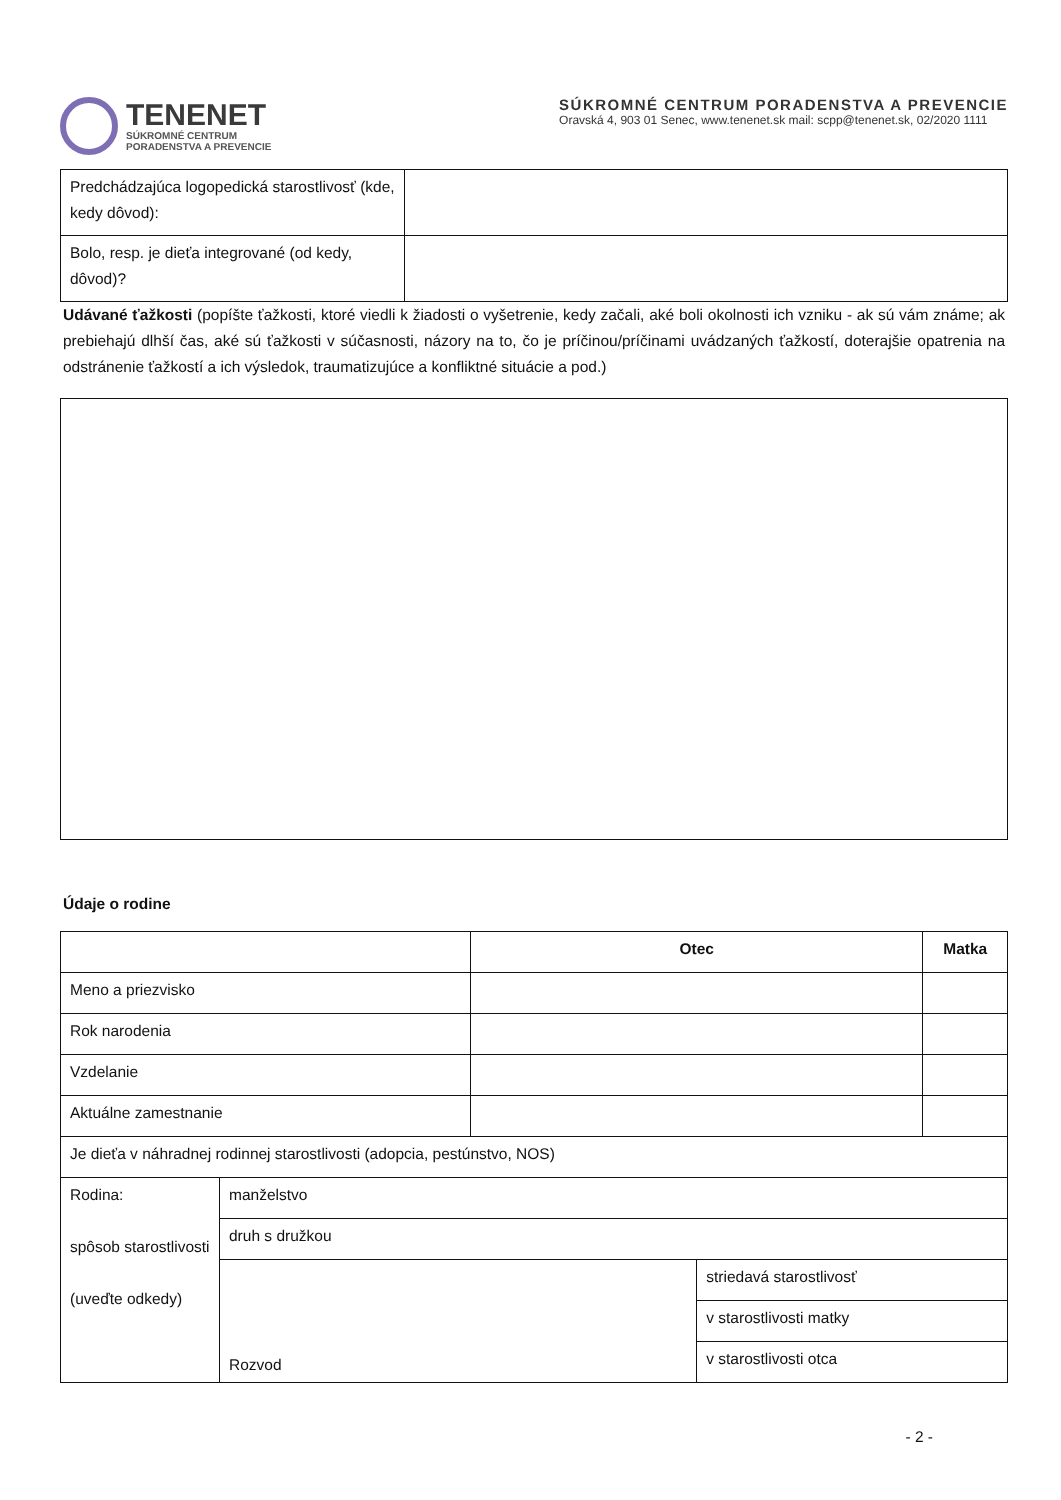TENENET
SÚKROMNÉ CENTRUM
PORADENSTVA A PREVENCIE
SÚKROMNÉ CENTRUM PORADENSTVA A PREVENCIE
Oravská 4, 903 01 Senec, www.tenenet.sk mail: scpp@tenenet.sk, 02/2020 1111
| Predchádzajúca logopedická starostlivosť (kde, kedy dôvod): | |
| Bolo, resp. je dieťa integrované (od kedy, dôvod)? | |
Udávané ťažkosti (popíšte ťažkosti, ktoré viedli k žiadosti o vyšetrenie, kedy začali, aké boli okolnosti ich vzniku - ak sú vám známe; ak prebiehajú dlhší čas, aké sú ťažkosti v súčasnosti, názory na to, čo je príčinou/príčinami uvádzaných ťažkostí, doterajšie opatrenia na odstránenie ťažkostí a ich výsledok, traumatizujúce a konfliktné situácie a pod.)
Údaje o rodine
| | | Otec | | Matka |
| Meno a priezvisko | | | | |
| Rok narodenia | | | | |
| Vzdelanie | | | | |
| Aktuálne zamestnanie | | | | |
| Je dieťa v náhradnej rodinnej starostlivosti (adopcia, pestúnstvo, NOS) | | | | |
| Rodina: spôsob starostlivosti (uveďte odkedy) | manželstvo | | | |
| | druh s družkou | | | |
| | Rozvod | | striedavá starostlivosť | |
| | | | v starostlivosti matky | |
| | | | v starostlivosti otca | |
- 2 -